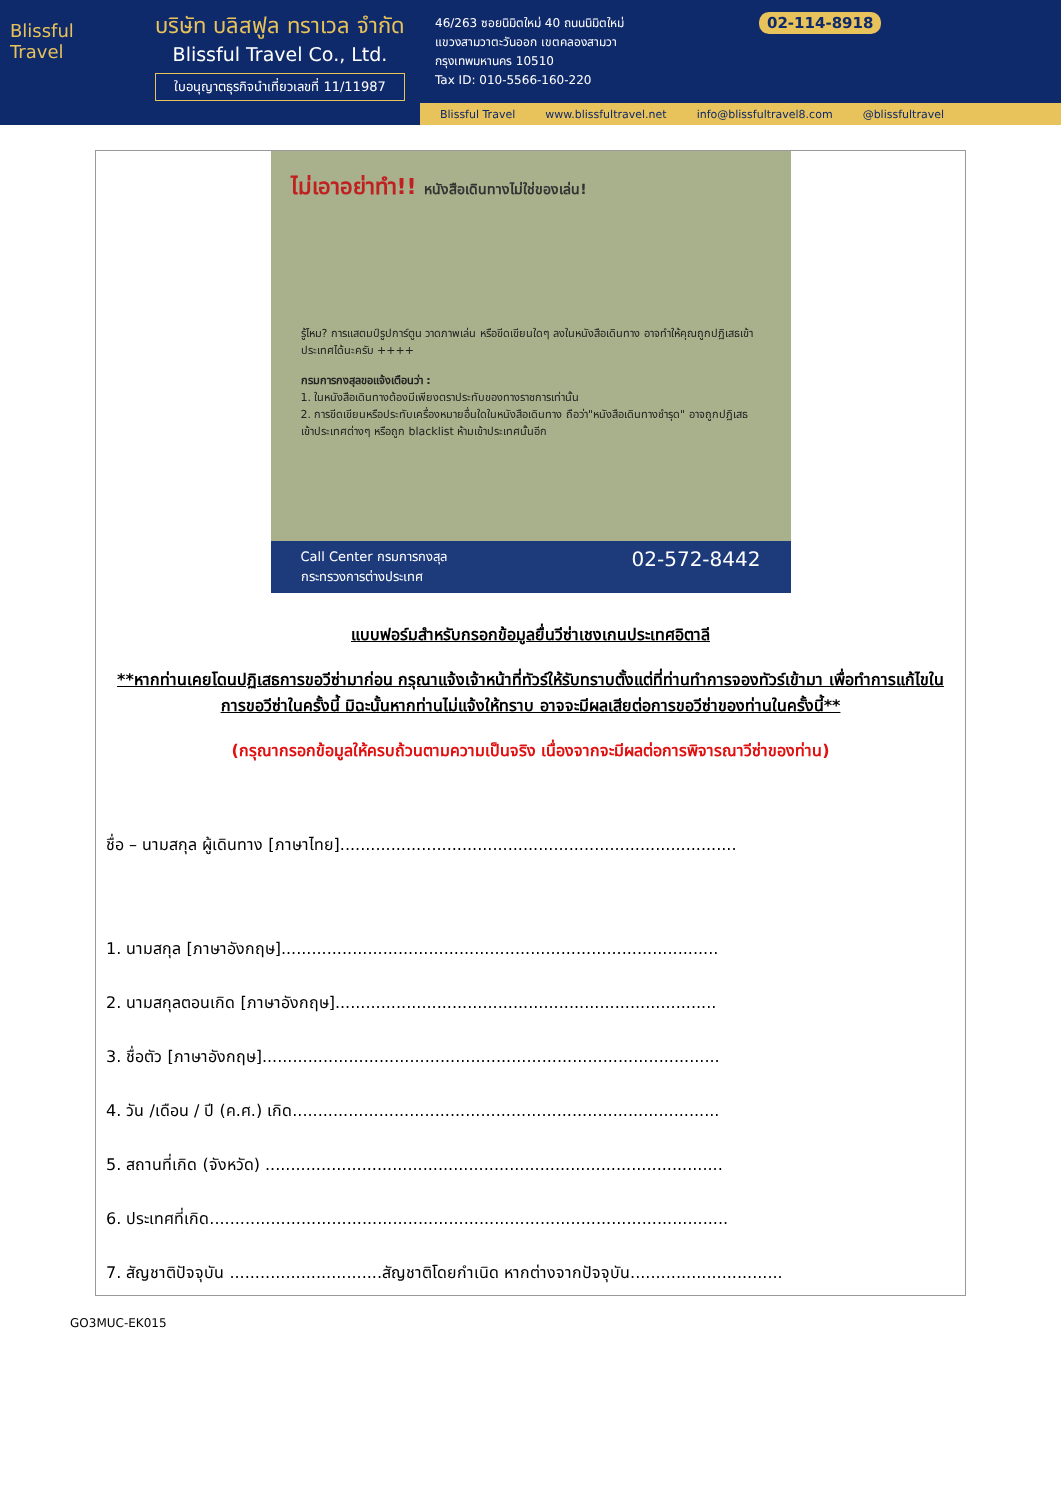Blissful Travel
บริษัท บลิสฟูล ทราเวล จำกัด
Blissful Travel Co., Ltd.
ใบอนุญาตธุรกิจนำเที่ยวเลขที่ 11/11987
46/263 ซอยนิมิตใหม่ 40 ถนนนิมิตใหม่
แขวงสามวาตะวันออก เขตคลองสามวา
กรุงเทพมหานคร 10510
Tax ID: 010-5566-160-220
02-114-8918
Blissful Travel www.blissfultravel.net info@blissfultravel8.com @blissfultravel
ไม่เอาอย่าทำ!! หนังสือเดินทางไม่ใช่ของเล่น!
รู้ไหม? การแสตมป์รูปการ์ตูน วาดภาพเล่น หรือขีดเขียนใดๆ ลงในหนังสือเดินทาง อาจทำให้คุณถูกปฏิเสธเข้าประเทศได้นะครับ ++++
กรมการกงสุลขอแจ้งเตือนว่า :
1. ในหนังสือเดินทางต้องมีเพียงตราประทับของทางราชการเท่านั้น
2. การขีดเขียนหรือประทับเครื่องหมายอื่นใดในหนังสือเดินทาง ถือว่า"หนังสือเดินทางชำรุด" อาจถูกปฏิเสธเข้าประเทศต่างๆ หรือถูก blacklist ห้ามเข้าประเทศนั้นอีก
Call Center กรมการกงสุล
กระทรวงการต่างประเทศ 02-572-8442
แบบฟอร์มสำหรับกรอกข้อมูลยื่นวีซ่าเชงเกนประเทศอิตาลี
**หากท่านเคยโดนปฏิเสธการขอวีซ่ามาก่อน กรุณาแจ้งเจ้าหน้าที่ทัวร์ให้รับทราบตั้งแต่ที่ท่านทำการจองทัวร์เข้ามา เพื่อทำการแก้ไขในการขอวีซ่าในครั้งนี้ มิฉะนั้นหากท่านไม่แจ้งให้ทราบ อาจจะมีผลเสียต่อการขอวีซ่าของท่านในครั้งนี้**
(กรุณากรอกข้อมูลให้ครบถ้วนตามความเป็นจริง เนื่องจากจะมีผลต่อการพิจารณาวีซ่าของท่าน)
ชื่อ – นามสกุล ผู้เดินทาง [ภาษาไทย]..............................................................................
1. นามสกุล [ภาษาอังกฤษ]......................................................................................
2. นามสกุลตอนเกิด [ภาษาอังกฤษ]...........................................................................
3. ชื่อตัว [ภาษาอังกฤษ]..........................................................................................
4. วัน /เดือน / ปี (ค.ศ.) เกิด....................................................................................
5. สถานที่เกิด (จังหวัด) ..........................................................................................
6. ประเทศที่เกิด......................................................................................................
7. สัญชาติปัจจุบัน ..............................สัญชาติโดยกำเนิด หากต่างจากปัจจุบัน..............................
GO3MUC-EK015